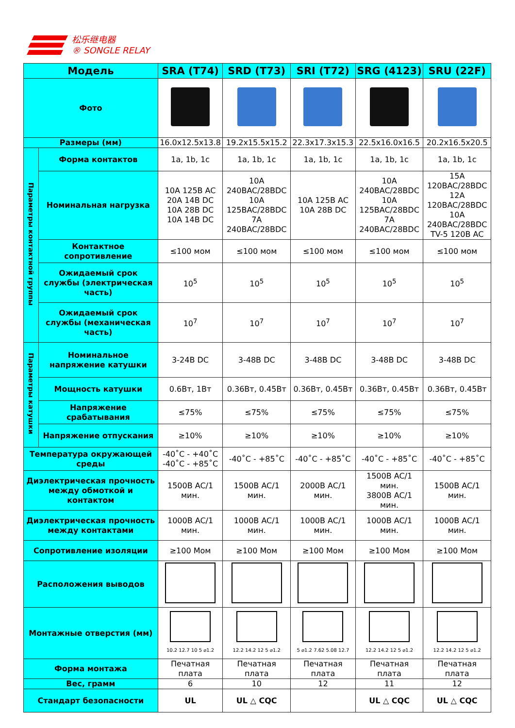松乐继电器
® SONGLE RELAY
| Модель | | SRA (T74) | SRD (T73) | SRI (T72) | SRG (4123) | SRU (22F) |
| --- | --- | --- | --- | --- | --- | --- |
| Фото | | | | | | |
| Размеры (мм) | | 16.0x12.5x13.8 | 19.2x15.5x15.2 | 22.3x17.3x15.3 | 22.5x16.0x16.5 | 20.2x16.5x20.5 |
| Параметры контактной группы | Форма контактов | 1a, 1b, 1c | 1a, 1b, 1c | 1a, 1b, 1c | 1a, 1b, 1c | 1a, 1b, 1c |
| | Номинальная нагрузка | 10A 125B AC 20A 14B DC 10A 28B DC 10A 14B DC | 10A 240BAC/28BDC 10A 125BAC/28BDC 7A 240BAC/28BDC | 10A 125B AC 10A 28B DC | 10A 240BAC/28BDC 10A 125BAC/28BDC 7A 240BAC/28BDC | 15A 120BAC/28BDC 12A 120BAC/28BDC 10A 240BAC/28BDC TV-5 120B AC |
| | Контактное сопротивление | ≤100 мом | ≤100 мом | ≤100 мом | ≤100 мом | ≤100 мом |
| | Ожидаемый срок службы (электрическая часть) | 10<sup>5</sup> | 10<sup>5</sup> | 10<sup>5</sup> | 10<sup>5</sup> | 10<sup>5</sup> |
| | Ожидаемый срок службы (механическая часть) | 10<sup>7</sup> | 10<sup>7</sup> | 10<sup>7</sup> | 10<sup>7</sup> | 10<sup>7</sup> |
| Параметры катушки | Номинальное напряжение катушки | 3-24B DC | 3-48B DC | 3-48B DC | 3-48B DC | 3-48B DC |
| | Мощность катушки | 0.6Вт, 1Вт | 0.36Вт, 0.45Вт | 0.36Вт, 0.45Вт | 0.36Вт, 0.45Вт | 0.36Вт, 0.45Вт |
| | Напряжение срабатывания | ≤75% | ≤75% | ≤75% | ≤75% | ≤75% |
| | Напряжение отпускания | ≥10% | ≥10% | ≥10% | ≥10% | ≥10% |
| Температура окружающей среды | | -40˚C - +40˚C -40˚C - +85˚C | -40˚C - +85˚C | -40˚C - +85˚C | -40˚C - +85˚C | -40˚C - +85˚C |
| Диэлектрическая прочность между обмоткой и контактом | | 1500B AC/1 мин. | 1500B AC/1 мин. | 2000B AC/1 мин. | 1500B AC/1 мин. 3800B AC/1 мин. | 1500B AC/1 мин. |
| Диэлектрическая прочность между контактами | | 1000B AC/1 мин. | 1000B AC/1 мин. | 1000B AC/1 мин. | 1000B AC/1 мин. | 1000B AC/1 мин. |
| Сопротивление изоляции | | ≥100 Мом | ≥100 Мом | ≥100 Мом | ≥100 Мом | ≥100 Мом |
| Расположения выводов | | | | | | |
| Монтажные отверстия (мм) | | 10.2 12.7 10 5 ⌀1.2 | 12.2 14.2 12 5 ⌀1.2 | 5 ⌀1.2 7.62 5.08 12.7 | 12.2 14.2 12 5 ⌀1.2 | 12.2 14.2 12 5 ⌀1.2 |
| Форма монтажа | | Печатная плата | Печатная плата | Печатная плата | Печатная плата | Печатная плата |
| Вес, грамм | | 6 | 10 | 12 | 11 | 12 |
| Стандарт безопасности | | UL | UL △ CQC | | UL △ CQC | UL △ CQC |